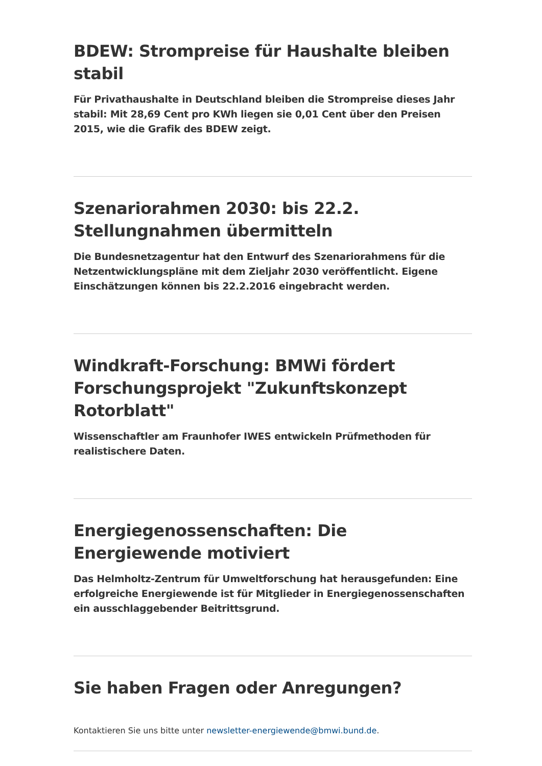BDEW: Strompreise für Haushalte bleiben stabil
Für Privathaushalte in Deutschland bleiben die Strompreise dieses Jahr stabil: Mit 28,69 Cent pro KWh liegen sie 0,01 Cent über den Preisen 2015, wie die Grafik des BDEW zeigt.
Szenariorahmen 2030: bis 22.2. Stellungnahmen übermitteln
Die Bundesnetzagentur hat den Entwurf des Szenariorahmens für die Netzentwicklungspläne mit dem Zieljahr 2030 veröffentlicht. Eigene Einschätzungen können bis 22.2.2016 eingebracht werden.
Windkraft-Forschung: BMWi fördert Forschungsprojekt "Zukunftskonzept Rotorblatt"
Wissenschaftler am Fraunhofer IWES entwickeln Prüfmethoden für realistischere Daten.
Energiegenossenschaften: Die Energiewende motiviert
Das Helmholtz-Zentrum für Umweltforschung hat herausgefunden: Eine erfolgreiche Energiewende ist für Mitglieder in Energiegenossenschaften ein ausschlaggebender Beitrittsgrund.
Sie haben Fragen oder Anregungen?
Kontaktieren Sie uns bitte unter newsletter-energiewende@bmwi.bund.de.